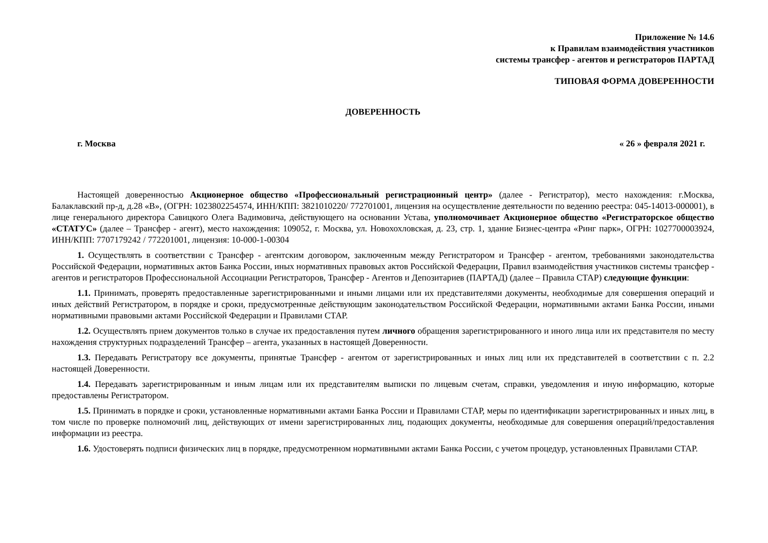Приложение № 14.6
к Правилам взаимодействия участников
системы трансфер - агентов и регистраторов ПАРТАД
ТИПОВАЯ ФОРМА ДОВЕРЕННОСТИ
ДОВЕРЕННОСТЬ
г. Москва « 26 » февраля 2021 г.
Настоящей доверенностью Акционерное общество «Профессиональный регистрационный центр» (далее - Регистратор), место нахождения: г.Москва, Балаклавский пр-д, д.28 «В», (ОГРН: 1023802254574, ИНН/КПП: 3821010220/ 772701001, лицензия на осуществление деятельности по ведению реестра: 045-14013-000001), в лице генерального директора Савицкого Олега Вадимовича, действующего на основании Устава, уполномочивает Акционерное общество «Регистраторское общество «СТАТУС» (далее – Трансфер - агент), место нахождения: 109052, г. Москва, ул. Новохохловская, д. 23, стр. 1, здание Бизнес-центра «Ринг парк», ОГРН: 1027700003924, ИНН/КПП: 7707179242 / 772201001, лицензия: 10-000-1-00304
1. Осуществлять в соответствии с Трансфер - агентским договором, заключенным между Регистратором и Трансфер - агентом, требованиями законодательства Российской Федерации, нормативных актов Банка России, иных нормативных правовых актов Российской Федерации, Правил взаимодействия участников системы трансфер - агентов и регистраторов Профессиональной Ассоциации Регистраторов, Трансфер - Агентов и Депозитариев (ПАРТАД) (далее – Правила СТАР) следующие функции:
1.1. Принимать, проверять предоставленные зарегистрированными и иными лицами или их представителями документы, необходимые для совершения операций и иных действий Регистратором, в порядке и сроки, предусмотренные действующим законодательством Российской Федерации, нормативными актами Банка России, иными нормативными правовыми актами Российской Федерации и Правилами СТАР.
1.2. Осуществлять прием документов только в случае их предоставления путем личного обращения зарегистрированного и иного лица или их представителя по месту нахождения структурных подразделений Трансфер – агента, указанных в настоящей Доверенности.
1.3. Передавать Регистратору все документы, принятые Трансфер - агентом от зарегистрированных и иных лиц или их представителей в соответствии с п. 2.2 настоящей Доверенности.
1.4. Передавать зарегистрированным и иным лицам или их представителям выписки по лицевым счетам, справки, уведомления и иную информацию, которые предоставлены Регистратором.
1.5. Принимать в порядке и сроки, установленные нормативными актами Банка России и Правилами СТАР, меры по идентификации зарегистрированных и иных лиц, в том числе по проверке полномочий лиц, действующих от имени зарегистрированных лиц, подающих документы, необходимые для совершения операций/предоставления информации из реестра.
1.6. Удостоверять подписи физических лиц в порядке, предусмотренном нормативными актами Банка России, с учетом процедур, установленных Правилами СТАР.